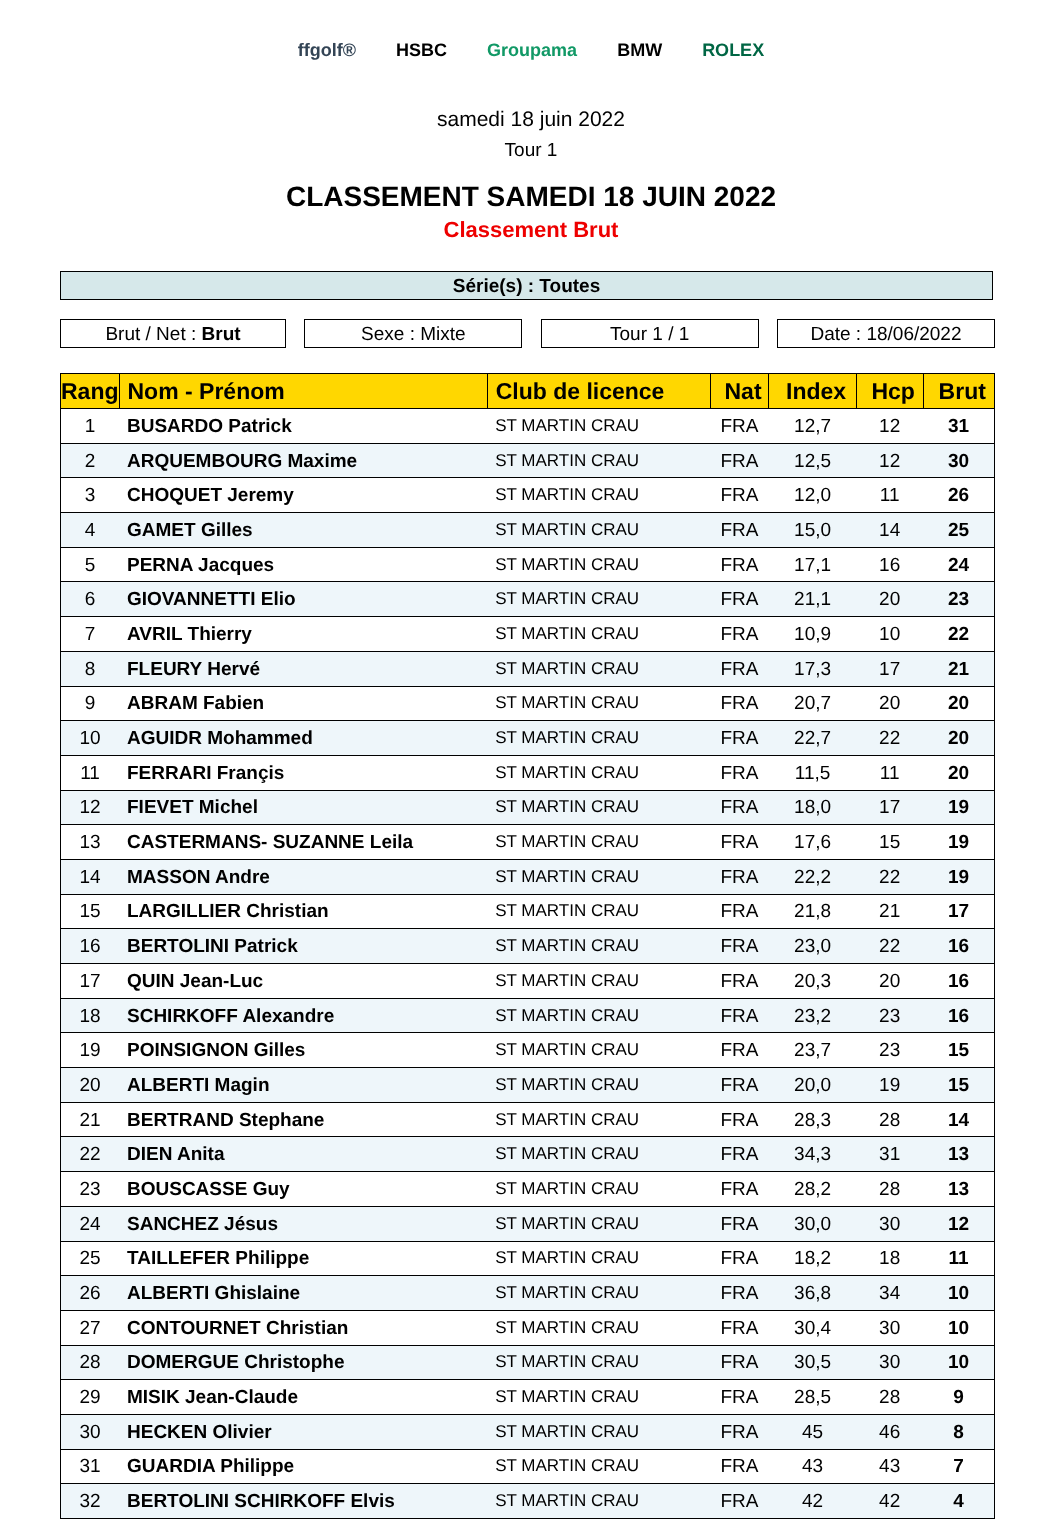ffgolf® HSBC Groupama BMW ROLEX
samedi 18 juin 2022
Tour 1
CLASSEMENT SAMEDI 18 JUIN 2022
Classement Brut
Série(s) : Toutes
Brut / Net : Brut Sexe : Mixte Tour 1 / 1 Date : 18/06/2022
| Rang | Nom - Prénom | Club de licence | Nat | Index | Hcp | Brut |
| --- | --- | --- | --- | --- | --- | --- |
| 1 | BUSARDO Patrick | ST MARTIN CRAU | FRA | 12,7 | 12 | 31 |
| 2 | ARQUEMBOURG Maxime | ST MARTIN CRAU | FRA | 12,5 | 12 | 30 |
| 3 | CHOQUET Jeremy | ST MARTIN CRAU | FRA | 12,0 | 11 | 26 |
| 4 | GAMET Gilles | ST MARTIN CRAU | FRA | 15,0 | 14 | 25 |
| 5 | PERNA Jacques | ST MARTIN CRAU | FRA | 17,1 | 16 | 24 |
| 6 | GIOVANNETTI Elio | ST MARTIN CRAU | FRA | 21,1 | 20 | 23 |
| 7 | AVRIL Thierry | ST MARTIN CRAU | FRA | 10,9 | 10 | 22 |
| 8 | FLEURY Hervé | ST MARTIN CRAU | FRA | 17,3 | 17 | 21 |
| 9 | ABRAM Fabien | ST MARTIN CRAU | FRA | 20,7 | 20 | 20 |
| 10 | AGUIDR Mohammed | ST MARTIN CRAU | FRA | 22,7 | 22 | 20 |
| 11 | FERRARI Françis | ST MARTIN CRAU | FRA | 11,5 | 11 | 20 |
| 12 | FIEVET Michel | ST MARTIN CRAU | FRA | 18,0 | 17 | 19 |
| 13 | CASTERMANS- SUZANNE Leila | ST MARTIN CRAU | FRA | 17,6 | 15 | 19 |
| 14 | MASSON Andre | ST MARTIN CRAU | FRA | 22,2 | 22 | 19 |
| 15 | LARGILLIER Christian | ST MARTIN CRAU | FRA | 21,8 | 21 | 17 |
| 16 | BERTOLINI Patrick | ST MARTIN CRAU | FRA | 23,0 | 22 | 16 |
| 17 | QUIN Jean-Luc | ST MARTIN CRAU | FRA | 20,3 | 20 | 16 |
| 18 | SCHIRKOFF Alexandre | ST MARTIN CRAU | FRA | 23,2 | 23 | 16 |
| 19 | POINSIGNON Gilles | ST MARTIN CRAU | FRA | 23,7 | 23 | 15 |
| 20 | ALBERTI Magin | ST MARTIN CRAU | FRA | 20,0 | 19 | 15 |
| 21 | BERTRAND Stephane | ST MARTIN CRAU | FRA | 28,3 | 28 | 14 |
| 22 | DIEN Anita | ST MARTIN CRAU | FRA | 34,3 | 31 | 13 |
| 23 | BOUSCASSE Guy | ST MARTIN CRAU | FRA | 28,2 | 28 | 13 |
| 24 | SANCHEZ Jésus | ST MARTIN CRAU | FRA | 30,0 | 30 | 12 |
| 25 | TAILLEFER Philippe | ST MARTIN CRAU | FRA | 18,2 | 18 | 11 |
| 26 | ALBERTI Ghislaine | ST MARTIN CRAU | FRA | 36,8 | 34 | 10 |
| 27 | CONTOURNET Christian | ST MARTIN CRAU | FRA | 30,4 | 30 | 10 |
| 28 | DOMERGUE Christophe | ST MARTIN CRAU | FRA | 30,5 | 30 | 10 |
| 29 | MISIK Jean-Claude | ST MARTIN CRAU | FRA | 28,5 | 28 | 9 |
| 30 | HECKEN Olivier | ST MARTIN CRAU | FRA | 45 | 46 | 8 |
| 31 | GUARDIA Philippe | ST MARTIN CRAU | FRA | 43 | 43 | 7 |
| 32 | BERTOLINI SCHIRKOFF Elvis | ST MARTIN CRAU | FRA | 42 | 42 | 4 |